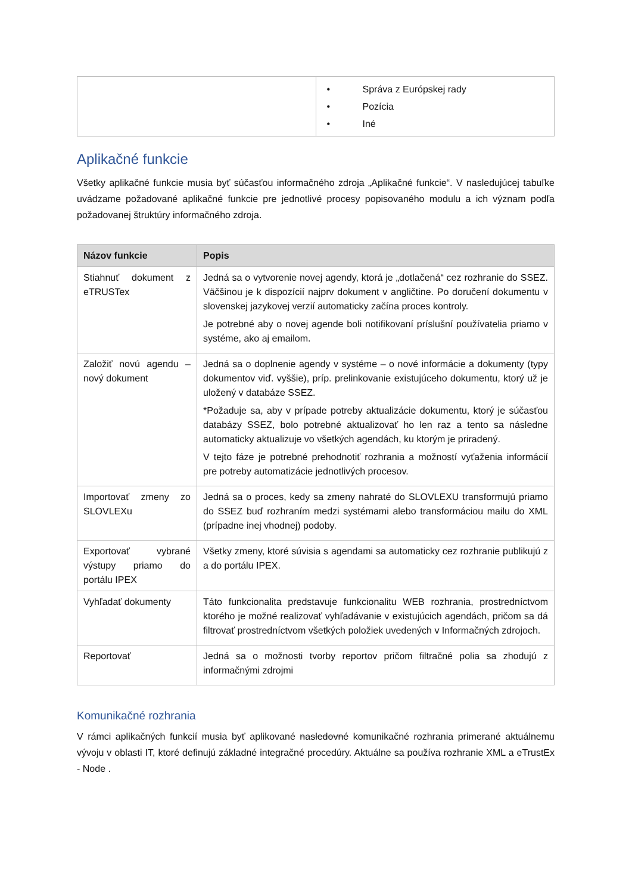| | • Správa z Európskej rady • Pozícia • Iné |
Aplikačné funkcie
Všetky aplikačné funkcie musia byť súčasťou informačného zdroja „Aplikačné funkcie“. V nasledujúcej tabuľke uvádzame požadované aplikačné funkcie pre jednotlivé procesy popisovaného modulu a ich význam podľa požadovanej štruktúry informačného zdroja.
| Názov funkcie | Popis |
| --- | --- |
| Stiahnuť dokument z eTRUSTex | Jedná sa o vytvorenie novej agendy, ktorá je „dotlačená“ cez rozhranie do SSEZ. Väčšinou je k dispozícií najprv dokument v angličtine. Po doručení dokumentu v slovenskej jazykovej verzií automaticky začína proces kontroly. Je potrebné aby o novej agende boli notifikovaní príslušní používatelia priamo v systéme, ako aj emailom. |
| Založiť novú agendu – nový dokument | Jedná sa o doplnenie agendy v systéme – o nové informácie a dokumenty (typy dokumentov viď. vyššie), príp. prelinkovanie existujúceho dokumentu, ktorý už je uložený v databáze SSEZ. *Požaduje sa, aby v prípade potreby aktualizácie dokumentu, ktorý je súčasťou databázy SSEZ, bolo potrebné aktualizovať ho len raz a tento sa následne automaticky aktualizuje vo všetkých agendách, ku ktorým je priradený. V tejto fáze je potrebné prehodnotiť rozhrania a možností vyťaženia informácií pre potreby automatizácie jednotlivých procesov. |
| Importovať zmeny zo SLOVLEXu | Jedná sa o proces, kedy sa zmeny nahraté do SLOVLEXU transformujú priamo do SSEZ buď rozhraním medzi systémami alebo transformáciou mailu do XML (prípadne inej vhodnej) podoby. |
| Exportovať vybrané výstupy priamo do portálu IPEX | Všetky zmeny, ktoré súvisia s agendami sa automaticky cez rozhranie publikujú z a do portálu IPEX. |
| Vyhľadať dokumenty | Táto funkcionalita predstavuje funkcionalitu WEB rozhrania, prostredníctvom ktorého je možné realizovať vyhľadávanie v existujúcich agendách, pričom sa dá filtrovať prostredníctvom všetkých položiek uvedených v Informačných zdrojoch. |
| Reportovať | Jedná sa o možnosti tvorby reportov pričom filtračné polia sa zhodujú z informačnými zdrojmi |
Komunikačné rozhrania
V rámci aplikačných funkcií musia byť aplikované nasledovné komunikačné rozhrania primerané aktuálnemu vývoju v oblasti IT, ktoré definujú základné integračné procedúry. Aktuálne sa používa rozhranie XML a eTrustEx - Node .